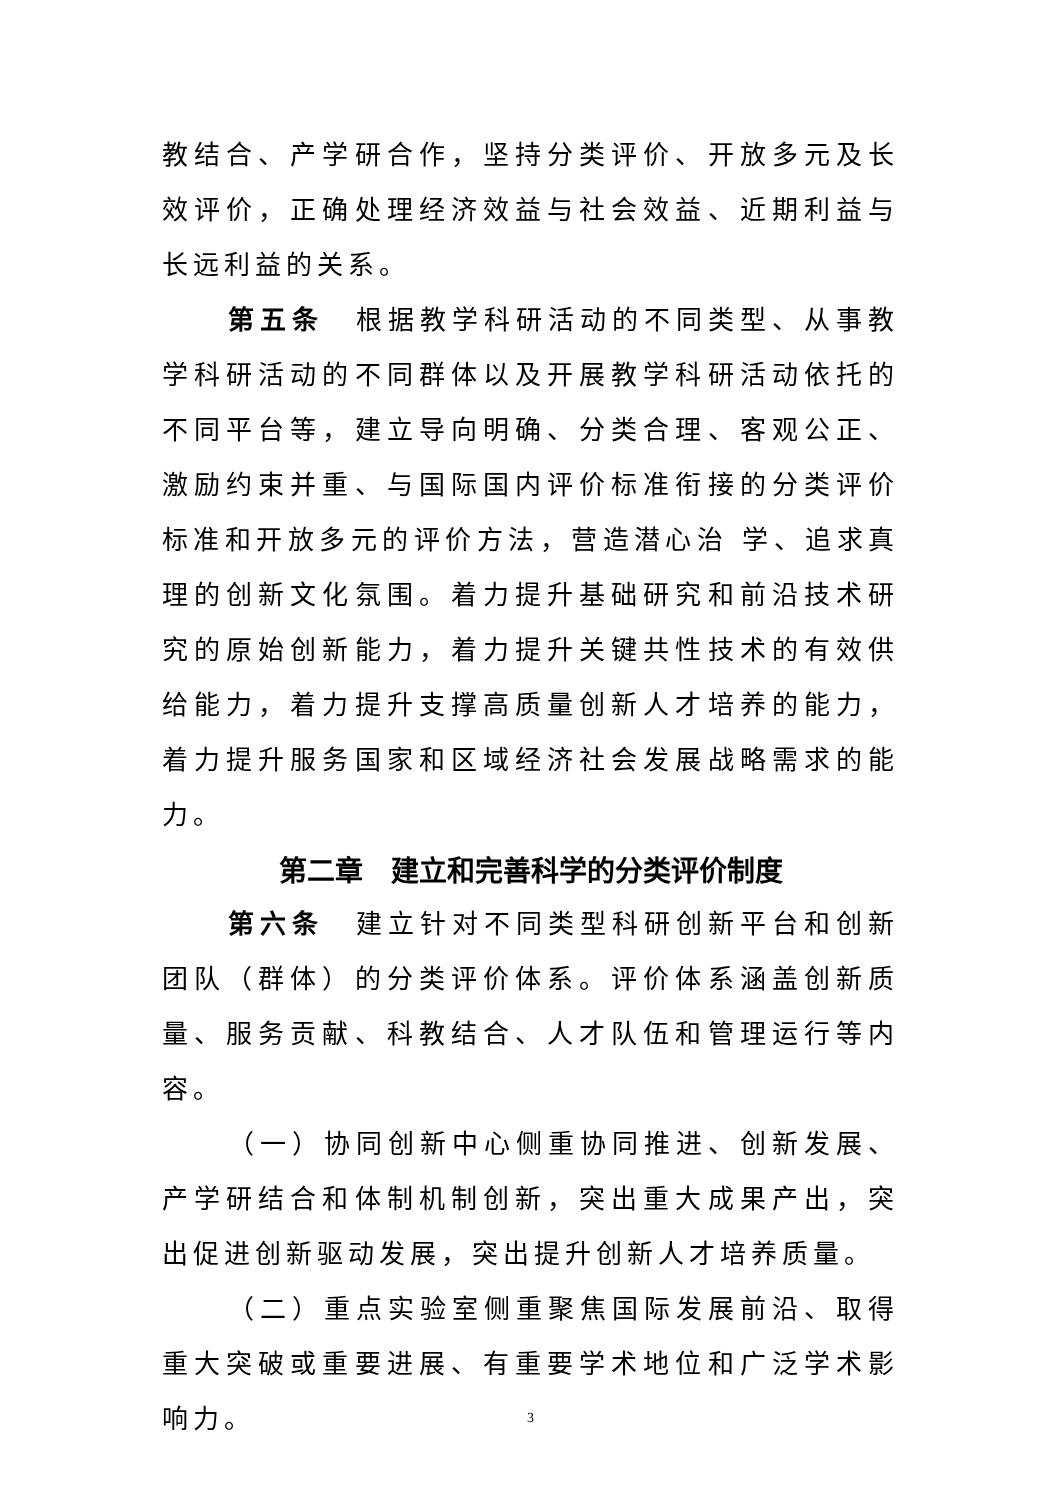教结合、产学研合作，坚持分类评价、开放多元及长效评价，正确处理经济效益与社会效益、近期利益与长远利益的关系。
第五条　根据教学科研活动的不同类型、从事教学科研活动的不同群体以及开展教学科研活动依托的不同平台等，建立导向明确、分类合理、客观公正、激励约束并重、与国际国内评价标准衔接的分类评价标准和开放多元的评价方法，营造潜心治 学、追求真理的创新文化氛围。着力提升基础研究和前沿技术研究的原始创新能力，着力提升关键共性技术的有效供给能力，着力提升支撑高质量创新人才培养的能力，着力提升服务国家和区域经济社会发展战略需求的能力。
第二章　建立和完善科学的分类评价制度
第六条　建立针对不同类型科研创新平台和创新团队（群体）的分类评价体系。评价体系涵盖创新质量、服务贡献、科教结合、人才队伍和管理运行等内容。
（一）协同创新中心侧重协同推进、创新发展、产学研结合和体制机制创新，突出重大成果产出，突出促进创新驱动发展，突出提升创新人才培养质量。
（二）重点实验室侧重聚焦国际发展前沿、取得重大突破或重要进展、有重要学术地位和广泛学术影响力。
3